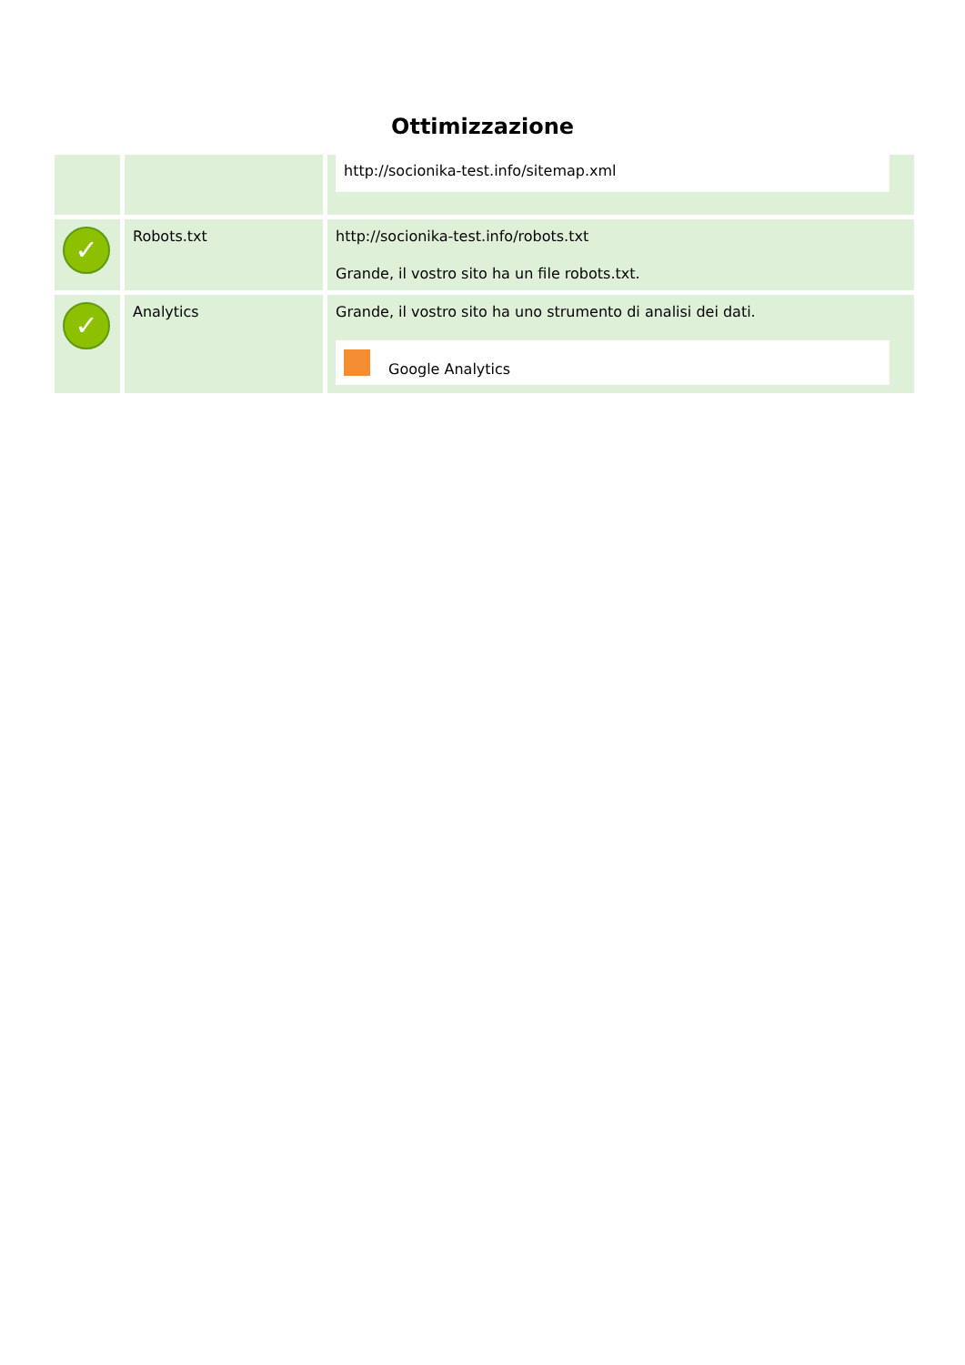Ottimizzazione
| | | http://socionika-test.info/sitemap.xml |
| ✓ | Robots.txt | http://socionika-test.info/robots.txt Grande, il vostro sito ha un file robots.txt. |
| ✓ | Analytics | Grande, il vostro sito ha uno strumento di analisi dei dati. Google Analytics |